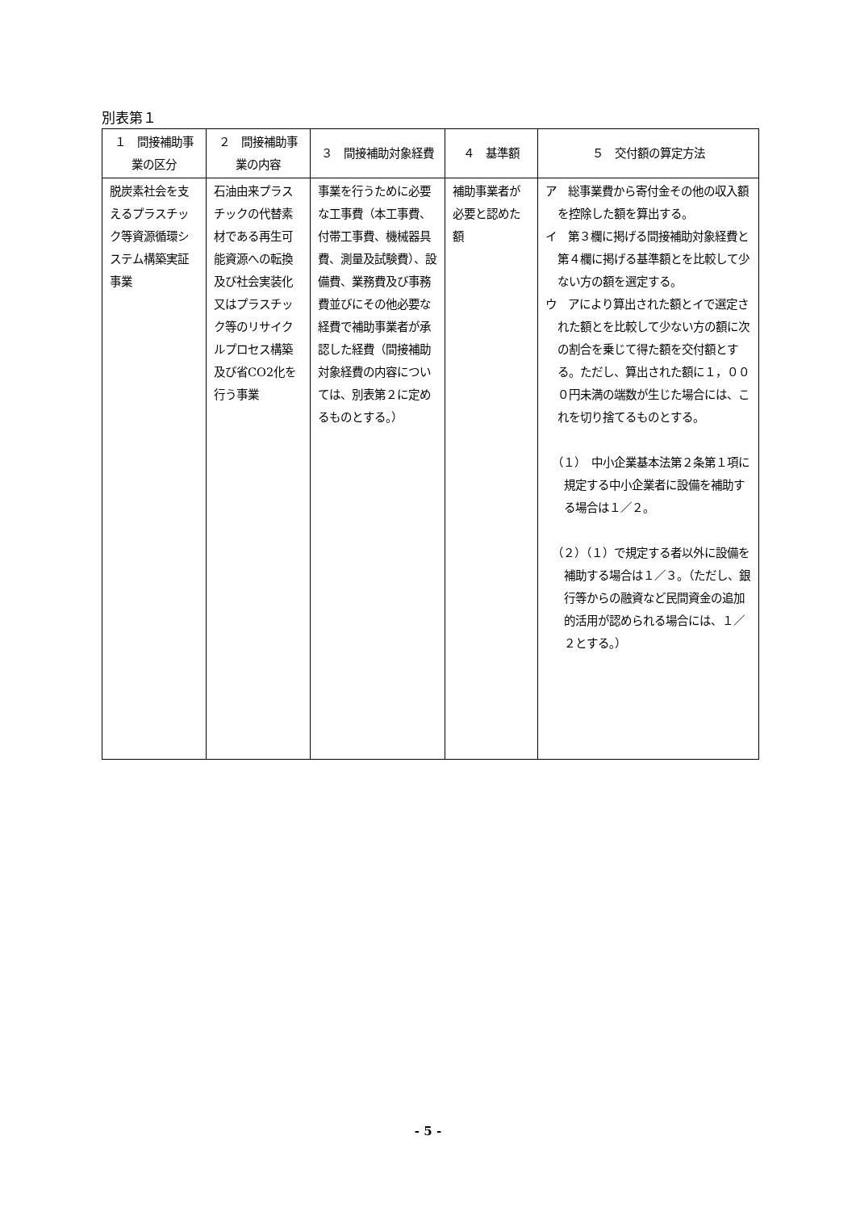別表第１
| １ 間接補助事業の区分 | ２ 間接補助事業の内容 | ３ 間接補助対象経費 | ４ 基準額 | ５ 交付額の算定方法 |
| --- | --- | --- | --- | --- |
| 脱炭素社会を支えるプラスチック等資源循環システム構築実証事業 | 石油由来プラスチックの代替素材である再生可能資源への転換及び社会実装化又はプラスチック等のリサイクルプロセス構築及び省CO2化を行う事業 | 事業を行うために必要な工事費（本工事費、付帯工事費、機械器具費、測量及試験費）、設備費、業務費及び事務費並びにその他必要な経費で補助事業者が承認した経費（間接補助対象経費の内容については、別表第２に定めるものとする。） | 補助事業者が必要と認めた額 | ア 総事業費から寄付金その他の収入額を控除した額を算出する。 イ 第３欄に掲げる間接補助対象経費と第４欄に掲げる基準額とを比較して少ない方の額を選定する。 ウ アにより算出された額とイで選定された額とを比較して少ない方の額に次の割合を乗じて得た額を交付額とする。ただし、算出された額に１，０００円未満の端数が生じた場合には、これを切り捨てるものとする。 （１） 中小企業基本法第２条第１項に規定する中小企業者に設備を補助する場合は１／２。 （２）（１）で規定する者以外に設備を補助する場合は１／３。（ただし、銀行等からの融資など民間資金の追加的活用が認められる場合には、１／２とする。） |
- 5 -